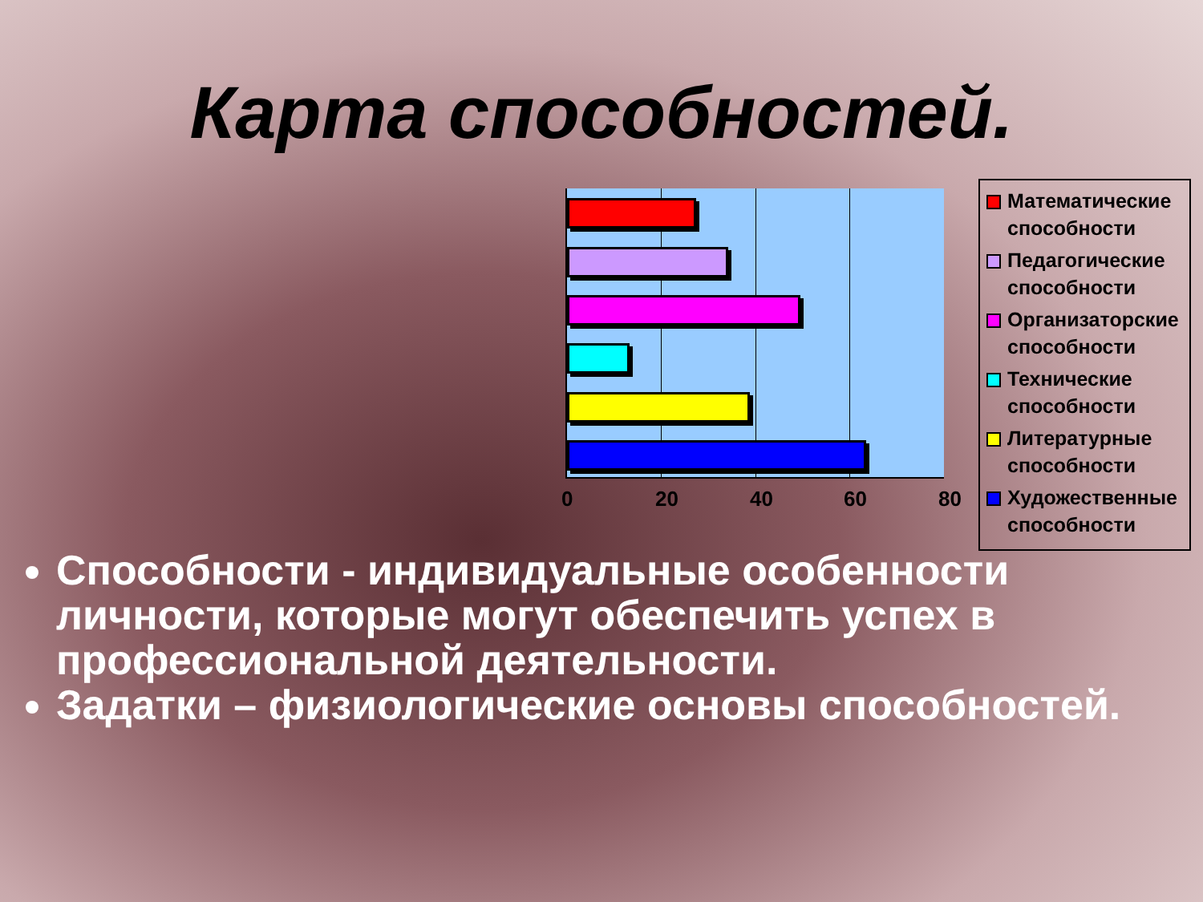Карта способностей.
0 20 40 60 80
Математические способности
Педагогические способности
Организаторские способности
Технические способности
Литературные способности
Художественные способности
Способности - индивидуальные особенности личности, которые могут обеспечить успех в профессиональной деятельности.
Задатки – физиологические основы способностей.